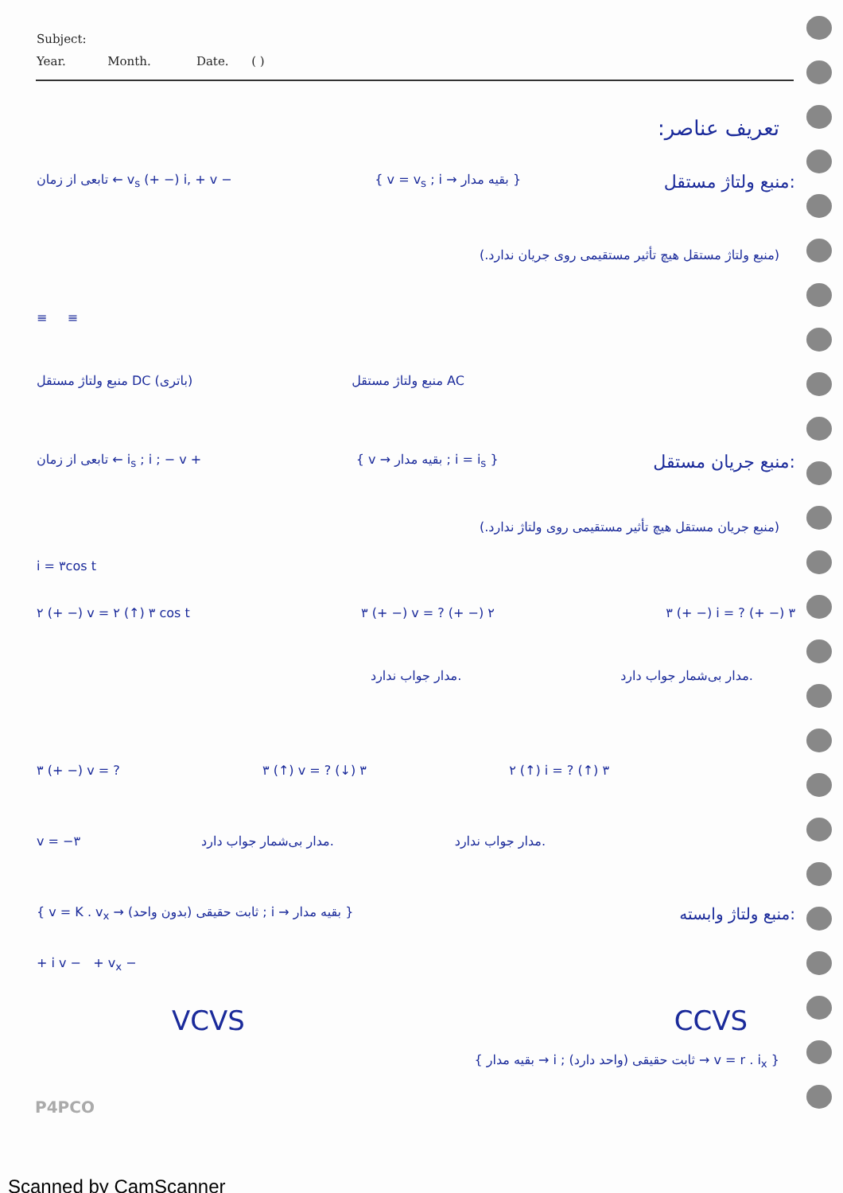Subject:
Year. Month. Date. ( )
تعریف عناصر:
تابعی از زمان ← v<sub>s</sub> (+ −) i, + v − { v = v<sub>s</sub> ; i → بقیه مدار } منبع ولتاژ مستقل:
(منبع ولتاژ مستقل هیچ تأثیر مستقیمی روی جریان ندارد.)
≡ ≡
منبع ولتاژ مستقل DC (باتری) منبع ولتاژ مستقل AC
تابعی از زمان ← i<sub>s</sub> ; i ; − v + { v → بقیه مدار ; i = i<sub>s</sub> } منبع جریان مستقل:
(منبع جریان مستقل هیچ تأثیر مستقیمی روی ولتاژ ندارد.)
i = ۳cos t
۲ (+ −) v = ۲ (↑) ۳ cos t ۳ (+ −) v = ? (+ −) ۲ ۳ (+ −) i = ? (+ −) ۳
مدار جواب ندارد. مدار بی‌شمار جواب دارد.
۳ (+ −) v = ? ۳ (↑) v = ? (↓) ۳ ۲ (↑) i = ? (↑) ۳
v = −۳ مدار بی‌شمار جواب دارد. مدار جواب ندارد.
{ v = K . v<sub>x</sub> → ثابت حقیقی (بدون واحد) ; i → بقیه مدار } منبع ولتاژ وابسته:
+ i v − + v<sub>x</sub> −
VCVS CCVS
{ v = r . i<sub>x</sub> → ثابت حقیقی (واحد دارد) ; i → بقیه مدار }
P4PCO
Scanned by CamScanner